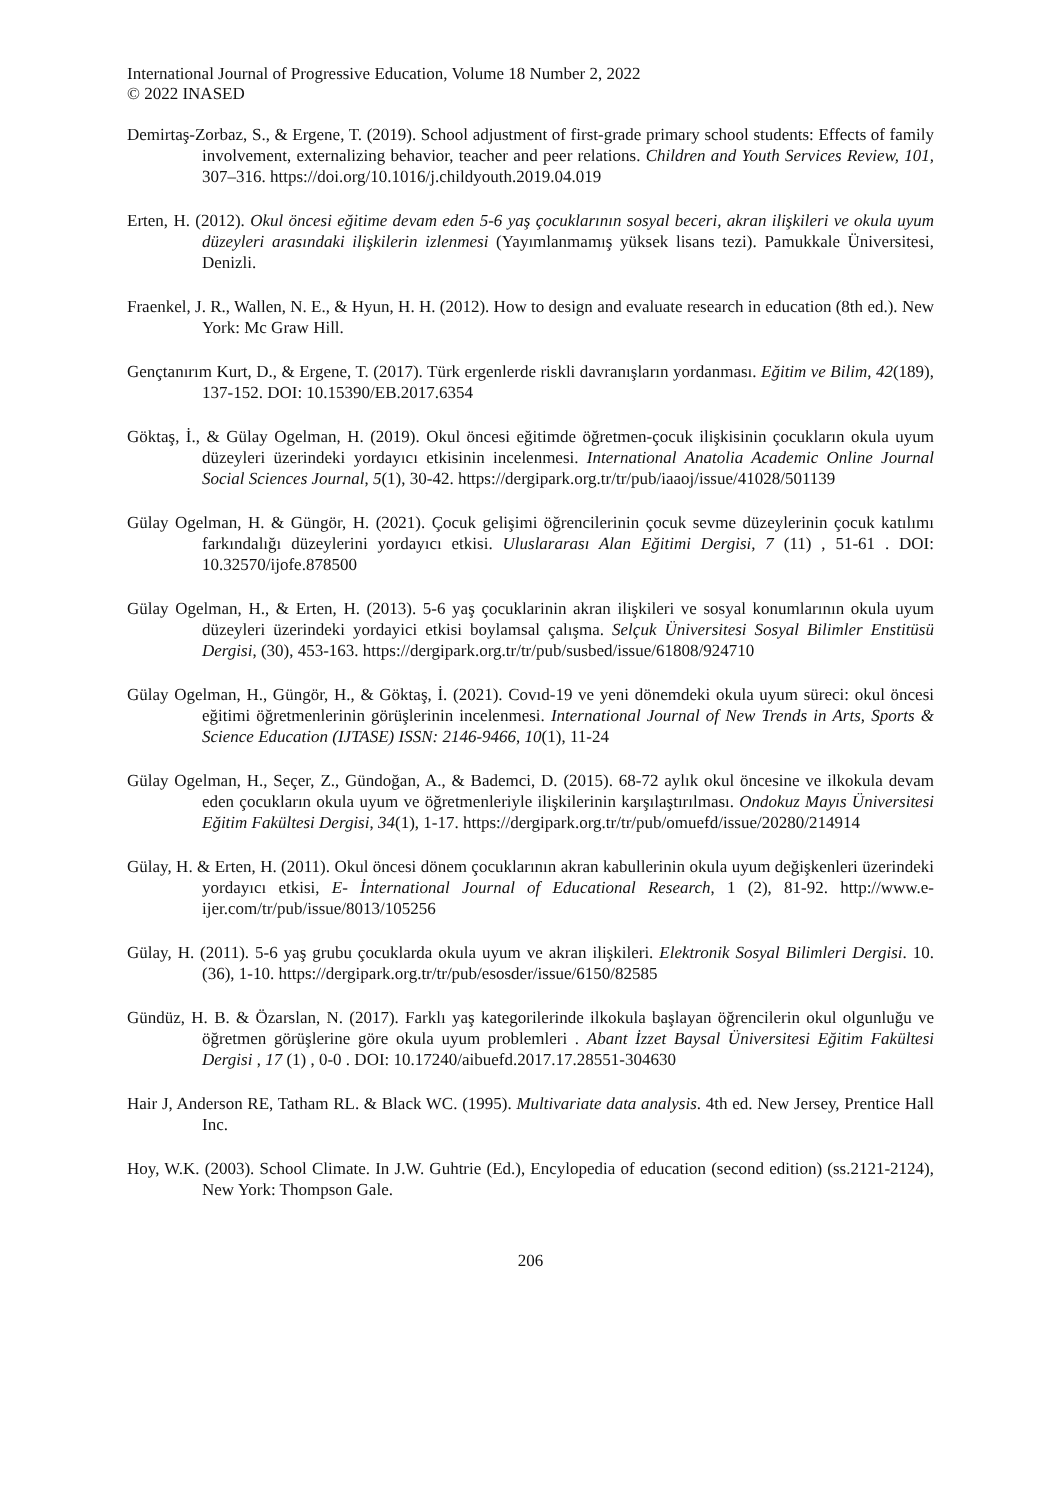International Journal of Progressive Education, Volume 18 Number 2, 2022
© 2022 INASED
Demirtaş-Zorbaz, S., & Ergene, T. (2019). School adjustment of first-grade primary school students: Effects of family involvement, externalizing behavior, teacher and peer relations. Children and Youth Services Review, 101, 307–316. https://doi.org/10.1016/j.childyouth.2019.04.019
Erten, H. (2012). Okul öncesi eğitime devam eden 5-6 yaş çocuklarının sosyal beceri, akran ilişkileri ve okula uyum düzeyleri arasındaki ilişkilerin izlenmesi (Yayımlanmamış yüksek lisans tezi). Pamukkale Üniversitesi, Denizli.
Fraenkel, J. R., Wallen, N. E., & Hyun, H. H. (2012). How to design and evaluate research in education (8th ed.). New York: Mc Graw Hill.
Gençtanırım Kurt, D., & Ergene, T. (2017). Türk ergenlerde riskli davranışların yordanması. Eğitim ve Bilim, 42(189), 137-152. DOI: 10.15390/EB.2017.6354
Göktaş, İ., & Gülay Ogelman, H. (2019). Okul öncesi eğitimde öğretmen-çocuk ilişkisinin çocukların okula uyum düzeyleri üzerindeki yordayıcı etkisinin incelenmesi. International Anatolia Academic Online Journal Social Sciences Journal, 5(1), 30-42. https://dergipark.org.tr/tr/pub/iaaoj/issue/41028/501139
Gülay Ogelman, H. & Güngör, H. (2021). Çocuk gelişimi öğrencilerinin çocuk sevme düzeylerinin çocuk katılımı farkındalığı düzeylerini yordayıcı etkisi. Uluslararası Alan Eğitimi Dergisi, 7 (11) , 51-61 . DOI: 10.32570/ijofe.878500
Gülay Ogelman, H., & Erten, H. (2013). 5-6 yaş çocuklarinin akran ilişkileri ve sosyal konumlarının okula uyum düzeyleri üzerindeki yordayici etkisi boylamsal çalışma. Selçuk Üniversitesi Sosyal Bilimler Enstitüsü Dergisi, (30), 453-163. https://dergipark.org.tr/tr/pub/susbed/issue/61808/924710
Gülay Ogelman, H., Güngör, H., & Göktaş, İ. (2021). Covıd-19 ve yeni dönemdeki okula uyum süreci: okul öncesi eğitimi öğretmenlerinin görüşlerinin incelenmesi. International Journal of New Trends in Arts, Sports & Science Education (IJTASE) ISSN: 2146-9466, 10(1), 11-24
Gülay Ogelman, H., Seçer, Z., Gündoğan, A., & Bademci, D. (2015). 68-72 aylık okul öncesine ve ilkokula devam eden çocukların okula uyum ve öğretmenleriyle ilişkilerinin karşılaştırılması. Ondokuz Mayıs Üniversitesi Eğitim Fakültesi Dergisi, 34(1), 1-17. https://dergipark.org.tr/tr/pub/omuefd/issue/20280/214914
Gülay, H. & Erten, H. (2011). Okul öncesi dönem çocuklarının akran kabullerinin okula uyum değişkenleri üzerindeki yordayıcı etkisi, E- İnternational Journal of Educational Research, 1 (2), 81-92. http://www.e-ijer.com/tr/pub/issue/8013/105256
Gülay, H. (2011). 5-6 yaş grubu çocuklarda okula uyum ve akran ilişkileri. Elektronik Sosyal Bilimleri Dergisi. 10.(36), 1-10. https://dergipark.org.tr/tr/pub/esosder/issue/6150/82585
Gündüz, H. B. & Özarslan, N. (2017). Farklı yaş kategorilerinde ilkokula başlayan öğrencilerin okul olgunluğu ve öğretmen görüşlerine göre okula uyum problemleri . Abant İzzet Baysal Üniversitesi Eğitim Fakültesi Dergisi , 17 (1) , 0-0 . DOI: 10.17240/aibuefd.2017.17.28551-304630
Hair J, Anderson RE, Tatham RL. & Black WC. (1995). Multivariate data analysis. 4th ed. New Jersey, Prentice Hall Inc.
Hoy, W.K. (2003). School Climate. In J.W. Guhtrie (Ed.), Encylopedia of education (second edition) (ss.2121-2124), New York: Thompson Gale.
206